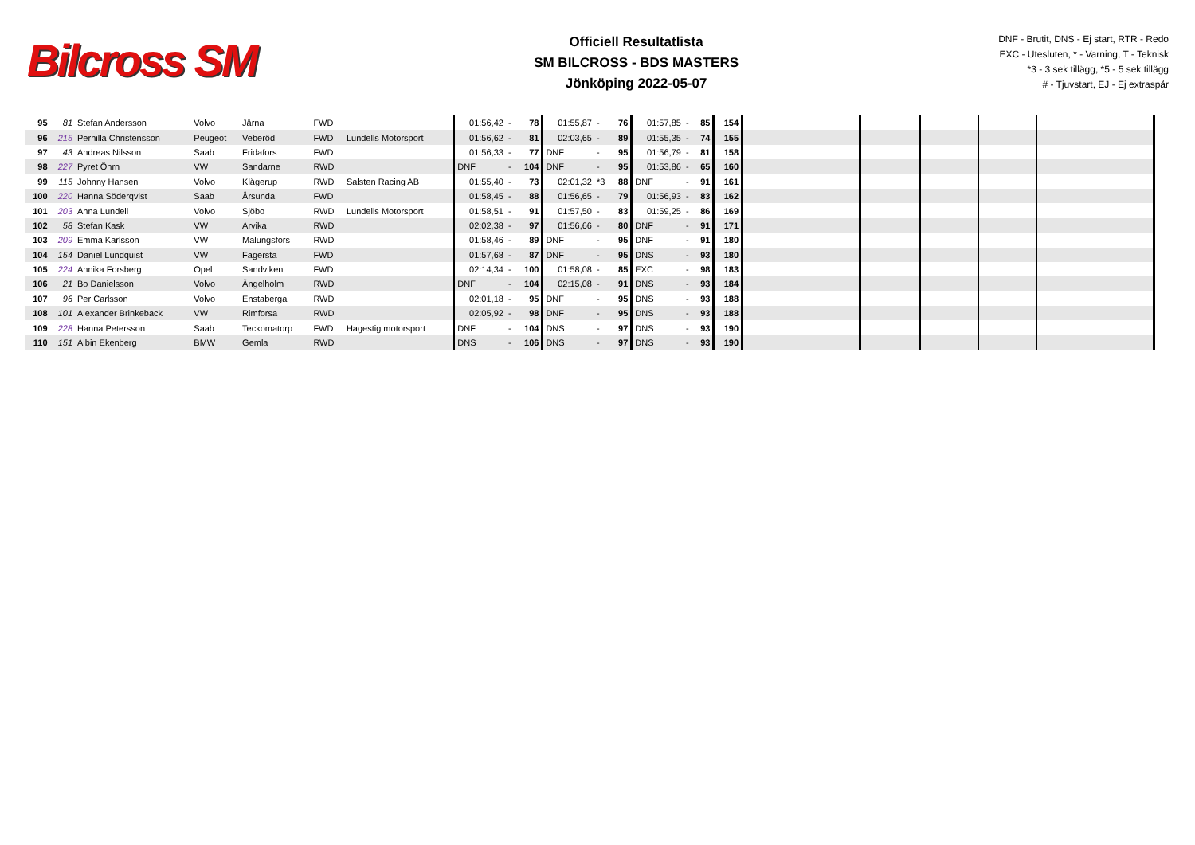Bilcross SM
Officiell Resultatlista
SM BILCROSS - BDS MASTERS
Jönköping 2022-05-07
DNF - Brutit, DNS - Ej start, RTR - Redo
EXC - Utesluten, * - Varning, T - Teknisk
*3 - 3 sek tillägg, *5 - 5 sek tillägg
# - Tjuvstart, EJ - Ej extraspår
| 95 | 81 | Stefan Andersson | Volvo | Järna | FWD | | 01:56,42 | - | 78 | 01:55,87 | - | 76 | 01:57,85 | - | 85 | 154 | | | | | | | |
| 96 | 215 | Pernilla Christensson | Peugeot | Veberöd | FWD | Lundells Motorsport | 01:56,62 | - | 81 | 02:03,65 | - | 89 | 01:55,35 | - | 74 | 155 | | | | | | | |
| 97 | 43 | Andreas Nilsson | Saab | Fridafors | FWD | | 01:56,33 | - | 77 | DNF | - | 95 | 01:56,79 | - | 81 | 158 | | | | | | | |
| 98 | 227 | Pyret Öhrn | VW | Sandarne | RWD | | DNF | - | 104 | DNF | - | 95 | 01:53,86 | - | 65 | 160 | | | | | | | |
| 99 | 115 | Johnny Hansen | Volvo | Klågerup | RWD | Salsten Racing AB | 01:55,40 | - | 73 | 02:01,32 | *3 | 88 | DNF | - | 91 | 161 | | | | | | | |
| 100 | 220 | Hanna Söderqvist | Saab | Årsunda | FWD | | 01:58,45 | - | 88 | 01:56,65 | - | 79 | 01:56,93 | - | 83 | 162 | | | | | | | |
| 101 | 203 | Anna Lundell | Volvo | Sjöbo | RWD | Lundells Motorsport | 01:58,51 | - | 91 | 01:57,50 | - | 83 | 01:59,25 | - | 86 | 169 | | | | | | | |
| 102 | 58 | Stefan Kask | VW | Arvika | RWD | | 02:02,38 | - | 97 | 01:56,66 | - | 80 | DNF | - | 91 | 171 | | | | | | | |
| 103 | 209 | Emma Karlsson | VW | Malungsfors | RWD | | 01:58,46 | - | 89 | DNF | - | 95 | DNF | - | 91 | 180 | | | | | | | |
| 104 | 154 | Daniel Lundquist | VW | Fagersta | FWD | | 01:57,68 | - | 87 | DNF | - | 95 | DNS | - | 93 | 180 | | | | | | | |
| 105 | 224 | Annika Forsberg | Opel | Sandviken | FWD | | 02:14,34 | - | 100 | 01:58,08 | - | 85 | EXC | - | 98 | 183 | | | | | | | |
| 106 | 21 | Bo Danielsson | Volvo | Ängelholm | RWD | | DNF | - | 104 | 02:15,08 | - | 91 | DNS | - | 93 | 184 | | | | | | | |
| 107 | 96 | Per Carlsson | Volvo | Enstaberga | RWD | | 02:01,18 | - | 95 | DNF | - | 95 | DNS | - | 93 | 188 | | | | | | | |
| 108 | 101 | Alexander Brinkeback | VW | Rimforsa | RWD | | 02:05,92 | - | 98 | DNF | - | 95 | DNS | - | 93 | 188 | | | | | | | |
| 109 | 228 | Hanna Petersson | Saab | Teckomatorp | FWD | Hagestig motorsport | DNF | - | 104 | DNS | - | 97 | DNS | - | 93 | 190 | | | | | | | |
| 110 | 151 | Albin Ekenberg | BMW | Gemla | RWD | | DNS | - | 106 | DNS | - | 97 | DNS | - | 93 | 190 | | | | | | | |